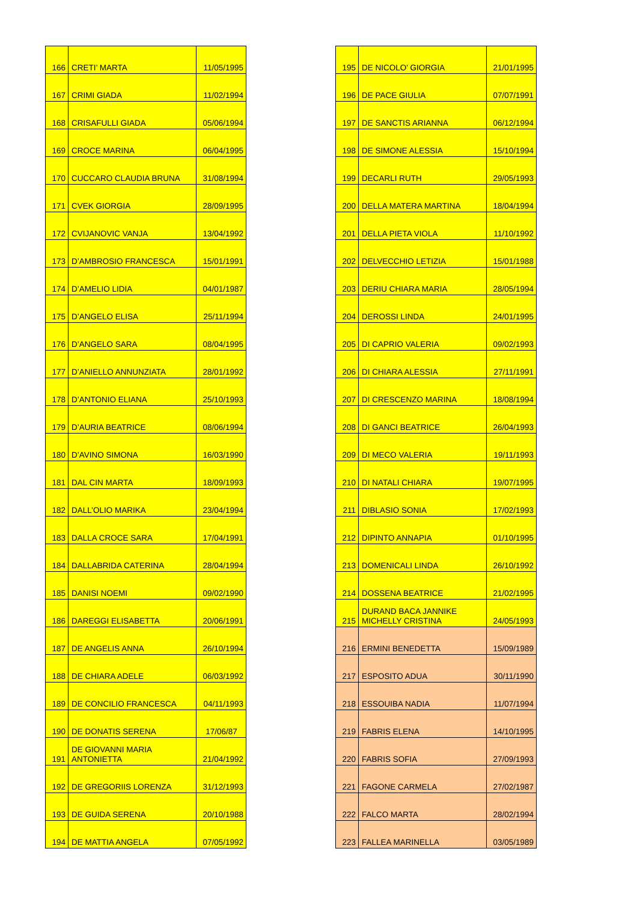| 166 | CRETI’ MARTA | 11/05/1995 |
| 167 | CRIMI GIADA | 11/02/1994 |
| 168 | CRISAFULLI GIADA | 05/06/1994 |
| 169 | CROCE MARINA | 06/04/1995 |
| 170 | CUCCARO CLAUDIA BRUNA | 31/08/1994 |
| 171 | CVEK GIORGIA | 28/09/1995 |
| 172 | CVIJANOVIC VANJA | 13/04/1992 |
| 173 | D’AMBROSIO FRANCESCA | 15/01/1991 |
| 174 | D’AMELIO LIDIA | 04/01/1987 |
| 175 | D’ANGELO ELISA | 25/11/1994 |
| 176 | D’ANGELO SARA | 08/04/1995 |
| 177 | D’ANIELLO ANNUNZIATA | 28/01/1992 |
| 178 | D’ANTONIO ELIANA | 25/10/1993 |
| 179 | D’AURIA BEATRICE | 08/06/1994 |
| 180 | D’AVINO SIMONA | 16/03/1990 |
| 181 | DAL CIN MARTA | 18/09/1993 |
| 182 | DALL’OLIO MARIKA | 23/04/1994 |
| 183 | DALLA CROCE SARA | 17/04/1991 |
| 184 | DALLABRIDA CATERINA | 28/04/1994 |
| 185 | DANISI NOEMI | 09/02/1990 |
| 186 | DAREGGI ELISABETTA | 20/06/1991 |
| 187 | DE ANGELIS ANNA | 26/10/1994 |
| 188 | DE CHIARA ADELE | 06/03/1992 |
| 189 | DE CONCILIO FRANCESCA | 04/11/1993 |
| 190 | DE DONATIS SERENA | 17/06/87 |
| 191 | DE GIOVANNI MARIA ANTONIETTA | 21/04/1992 |
| 192 | DE GREGORIIS LORENZA | 31/12/1993 |
| 193 | DE GUIDA SERENA | 20/10/1988 |
| 194 | DE MATTIA ANGELA | 07/05/1992 |
| 195 | DE NICOLO’ GIORGIA | 21/01/1995 |
| 196 | DE PACE GIULIA | 07/07/1991 |
| 197 | DE SANCTIS ARIANNA | 06/12/1994 |
| 198 | DE SIMONE ALESSIA | 15/10/1994 |
| 199 | DECARLI RUTH | 29/05/1993 |
| 200 | DELLA MATERA MARTINA | 18/04/1994 |
| 201 | DELLA PIETA VIOLA | 11/10/1992 |
| 202 | DELVECCHIO LETIZIA | 15/01/1988 |
| 203 | DERIU CHIARA MARIA | 28/05/1994 |
| 204 | DEROSSI LINDA | 24/01/1995 |
| 205 | DI CAPRIO VALERIA | 09/02/1993 |
| 206 | DI CHIARA ALESSIA | 27/11/1991 |
| 207 | DI CRESCENZO MARINA | 18/08/1994 |
| 208 | DI GANCI BEATRICE | 26/04/1993 |
| 209 | DI MECO VALERIA | 19/11/1993 |
| 210 | DI NATALI CHIARA | 19/07/1995 |
| 211 | DIBLASIO SONIA | 17/02/1993 |
| 212 | DIPINTO ANNAPIA | 01/10/1995 |
| 213 | DOMENICALI LINDA | 26/10/1992 |
| 214 | DOSSENA BEATRICE | 21/02/1995 |
| 215 | DURAND BACA JANNIKE MICHELLY CRISTINA | 24/05/1993 |
| 216 | ERMINI BENEDETTA | 15/09/1989 |
| 217 | ESPOSITO ADUA | 30/11/1990 |
| 218 | ESSOUIBA NADIA | 11/07/1994 |
| 219 | FABRIS ELENA | 14/10/1995 |
| 220 | FABRIS SOFIA | 27/09/1993 |
| 221 | FAGONE CARMELA | 27/02/1987 |
| 222 | FALCO MARTA | 28/02/1994 |
| 223 | FALLEA MARINELLA | 03/05/1989 |